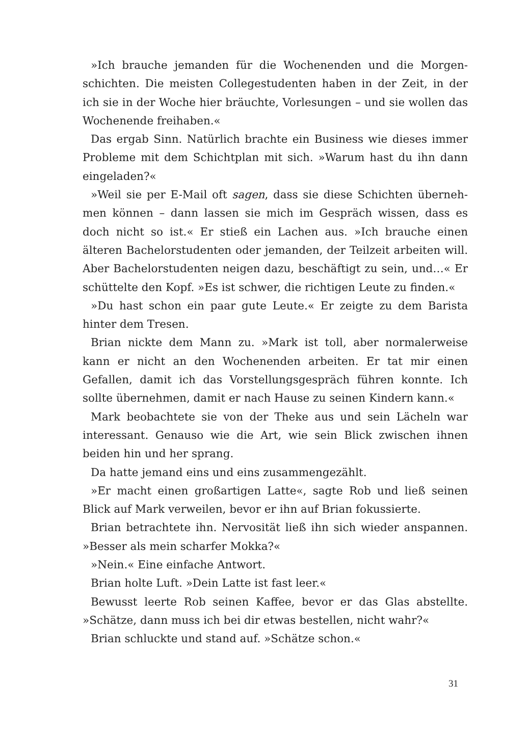»Ich brauche jemanden für die Wochenenden und die Morgen­schichten. Die meisten Collegestudenten haben in der Zeit, in der ich sie in der Woche hier bräuchte, Vorlesungen – und sie wollen das Wochenende freihaben.«
Das ergab Sinn. Natürlich brachte ein Business wie dieses immer Probleme mit dem Schichtplan mit sich. »Warum hast du ihn dann eingeladen?«
»Weil sie per E-Mail oft sagen, dass sie diese Schichten überneh­men können – dann lassen sie mich im Gespräch wissen, dass es doch nicht so ist.« Er stieß ein Lachen aus. »Ich brauche einen älteren Bachelorstudenten oder jemanden, der Teilzeit arbeiten will. Aber Bachelorstudenten neigen dazu, beschäftigt zu sein, und…« Er schüttelte den Kopf. »Es ist schwer, die richtigen Leute zu finden.«
»Du hast schon ein paar gute Leute.« Er zeigte zu dem Barista hinter dem Tresen.
Brian nickte dem Mann zu. »Mark ist toll, aber normalerwei­se kann er nicht an den Wochenenden arbeiten. Er tat mir einen Gefallen, damit ich das Vorstellungsgespräch führen konnte. Ich sollte übernehmen, damit er nach Hause zu seinen Kindern kann.«
Mark beobachtete sie von der Theke aus und sein Lächeln war interessant. Genauso wie die Art, wie sein Blick zwischen ihnen beiden hin und her sprang.
Da hatte jemand eins und eins zusammengezählt.
»Er macht einen großartigen Latte«, sagte Rob und ließ seinen Blick auf Mark verweilen, bevor er ihn auf Brian fokussierte.
Brian betrachtete ihn. Nervosität ließ ihn sich wieder anspannen. »Besser als mein scharfer Mokka?«
»Nein.« Eine einfache Antwort.
Brian holte Luft. »Dein Latte ist fast leer.«
Bewusst leerte Rob seinen Kaffee, bevor er das Glas abstellte. »Schätze, dann muss ich bei dir etwas bestellen, nicht wahr?«
Brian schluckte und stand auf. »Schätze schon.«
31